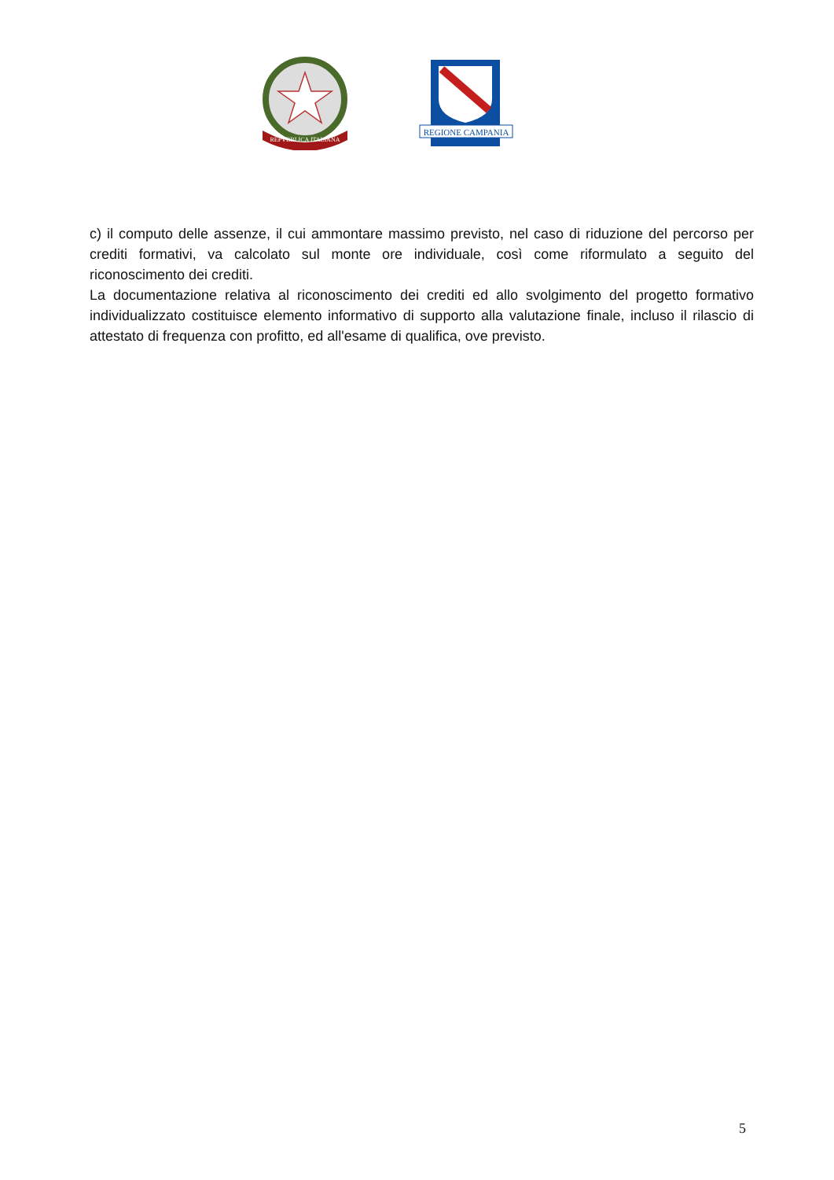REPVBBLICA ITALIANA
REGIONE CAMPANIA
c) il computo delle assenze, il cui ammontare massimo previsto, nel caso di riduzione del percorso per crediti formativi, va calcolato sul monte ore individuale, così come riformulato a seguito del riconoscimento dei crediti.
La documentazione relativa al riconoscimento dei crediti ed allo svolgimento del progetto formativo individualizzato costituisce elemento informativo di supporto alla valutazione finale, incluso il rilascio di attestato di frequenza con profitto, ed all'esame di qualifica, ove previsto.
5